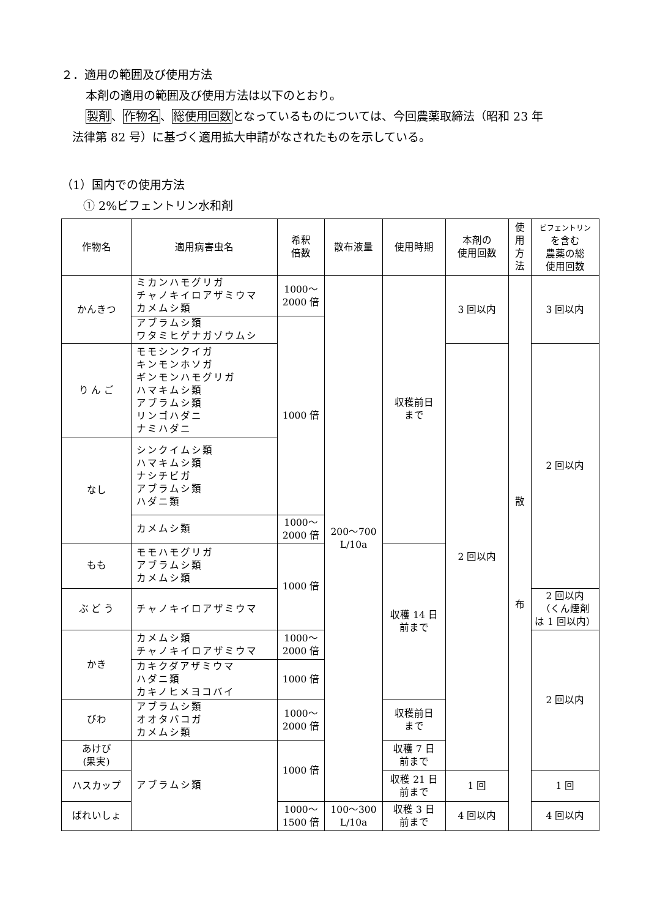２．適用の範囲及び使用方法
本剤の適用の範囲及び使用方法は以下のとおり。
製剤、作物名、総使用回数となっているものについては、今回農薬取締法（昭和 23 年
法律第 82 号）に基づく適用拡大申請がなされたものを示している。
（1）国内での使用方法
① 2%ビフェントリン水和剤
| 作物名 | 適用病害虫名 | 希釈 倍数 | 散布液量 | 使用時期 | 本剤の 使用回数 | 使 用 方 法 | ビフェントリン を含む 農薬の総 使用回数 |
| --- | --- | --- | --- | --- | --- | --- | --- |
| かんきつ | ミカンハモグリガ チャノキイロアザミウマ カメムシ類 | 1000～ 2000 倍 | 200～700 L/10a | 収穫前日 まで | 3 回以内 | 散 布 | 3 回以内 |
| | アブラムシ類 ワタミヒゲナガゾウムシ | 1000 倍 | | | | | |
| り ん ご | モモシンクイガ キンモンホソガ ギンモンハモグリガ ハマキムシ類 アブラムシ類 リンゴハダニ ナミハダニ | | | | 2 回以内 | | 2 回以内 |
| なし | シンクイムシ類 ハマキムシ類 ナシチビガ アブラムシ類 ハダニ類 | | | | | | |
| | カメムシ類 | 1000～ 2000 倍 | | | | | |
| もも | モモハモグリガ アブラムシ類 カメムシ類 | 1000 倍 | | 収穫 14 日 前まで | | | |
| ぶ ど う | チャノキイロアザミウマ | | | | | | 2 回以内 （くん煙剤 は 1 回以内） |
| かき | カメムシ類 チャノキイロアザミウマ | 1000～ 2000 倍 | | | | | 2 回以内 |
| | カキクダアザミウマ ハダニ類 カキノヒメヨコバイ | 1000 倍 | | | | | |
| びわ | アブラムシ類 オオタバコガ カメムシ類 | 1000～ 2000 倍 | | 収穫前日 まで | | | |
| あけび (果実) | アブラムシ類 | 1000 倍 | | 収穫 7 日 前まで | | | |
| ハスカップ | | | | 収穫 21 日 前まで | 1 回 | | 1 回 |
| ばれいしょ | | 1000～ 1500 倍 | 100～300 L/10a | 収穫 3 日 前まで | 4 回以内 | | 4 回以内 |